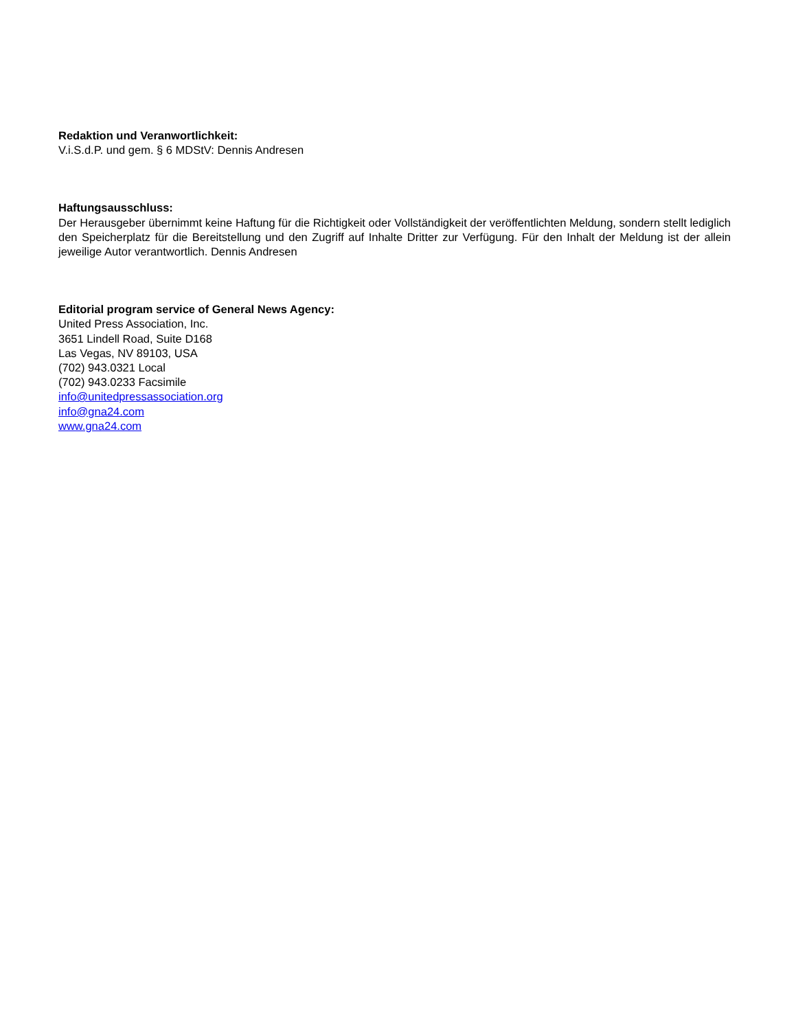Redaktion und Veranwortlichkeit:
V.i.S.d.P. und gem. § 6 MDStV: Dennis Andresen
Haftungsausschluss:
Der Herausgeber übernimmt keine Haftung für die Richtigkeit oder Vollständigkeit der veröffentlichten Meldung, sondern stellt lediglich den Speicherplatz für die Bereitstellung und den Zugriff auf Inhalte Dritter zur Verfügung. Für den Inhalt der Meldung ist der allein jeweilige Autor verantwortlich. Dennis Andresen
Editorial program service of General News Agency:
United Press Association, Inc.
3651 Lindell Road, Suite D168
Las Vegas, NV 89103, USA
(702) 943.0321 Local
(702) 943.0233 Facsimile
info@unitedpressassociation.org
info@gna24.com
www.gna24.com